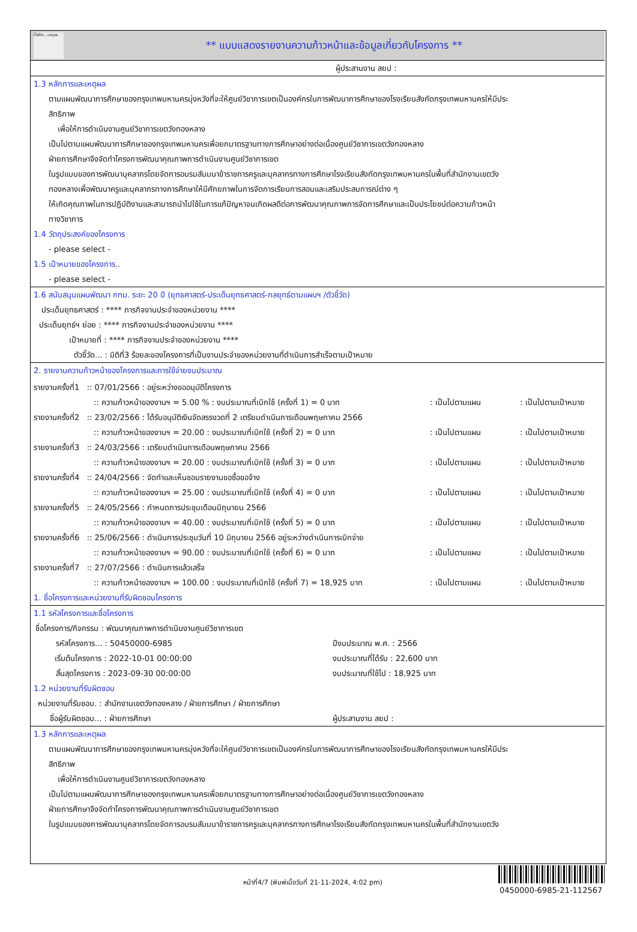ทั้งชีวิต...เราดูแล
** แบบแสดงรายงานความก้าวหน้าและข้อมูลเกี่ยวกับโครงการ **
ผู้ประสานงาน สยป :
1.3 หลักการและเหตุผล
ตามแผนพัฒนาการศึกษาของกรุงเทพมหานครมุ่งหวังที่จะให้ศูนย์วิชาการเขตเป็นองค์กรในการพัฒนาการศึกษาของโรงเรียนสังกัดกรุงเทพมหานครให้มีประ
สิทธิภาพ
เพื่อให้การดำเนินงานศูนย์วิชาการเขตวังทองหลาง
เป็นไปตามแผนพัฒนาการศึกษาของกรุงเทพมหานครเพื่อยกมาตรฐานทางการศึกษาอย่างต่อเนื่องศูนย์วิชาการเขตวังทองหลาง
ฝ่ายการศึกษาจึงจัดทำโครงการพัฒนาคุณภาพการดำเนินงานศูนย์วิชาการเขต
ในรูปแบบของการพัฒนาบุคลากรโดยจัดการอบรมสัมมนาข้าราชการครูและบุคลากรทางการศึกษาโรงเรียนสังกัดกรุงเทพมหานครในพื้นที่สำนักงานเขตวัง
ทองหลางเพื่อพัฒนาครูและบุคลากรทางการศึกษาให้มีศักยภาพในการจัดการเรียนการสอนและเสริมประสบการณ์ต่าง ๆ
ให้เกิดคุณภาพในการปฏิบัติงานและสามารถนำไปใช้ในการแก้ปัญหาจนเกิดผลดีต่อการพัฒนาคุณภาพการจัดการศึกษาและเป็นประโยชน์ต่อความก้าวหน้า
ทางวิชาการ
1.4 วัตถุประสงค์ของโครงการ
- please select -
1.5 เป้าหมายของโครงการ..
- please select -
1.6 สนับสนุนแผนพัฒนา กทม. ระยะ 20 ปี (ยุทธศาสตร์-ประเด็นยุทธศาสตร์-กลยุทธ์ตามแผนฯ /ตัวชี้วัด)
ประเด็นยุทธศาสตร์ : **** ภารกิจงานประจำของหน่วยงาน ****
ประเด็นยุทธ์ฯ ย่อย : **** ภารกิจงานประจำของหน่วยงาน ****
เป้าหมายที่ : **** ภารกิจงานประจำของหน่วยงาน ****
ตัวชี้วัด... : มิติที่3 ร้อยละของโครงการที่เป็นงานประจำของหน่วยงานที่ดำเนินการสำเร็จตามเป้าหมาย
2. รายงานความก้าวหน้าของโครงการและการใช้จ่ายงบประมาณ
รายงานครั้งที่1 :: 07/01/2566 : อยู่ระหว่างขออนุมัติโครงการ
:: ความก้าวหน้าของงานฯ = 5.00 % : งบประมาณที่เบิกใช้ (ครั้งที่ 1) = 0 บาท: เป็นไปตามแผน: เป็นไปตามเป้าหมาย
รายงานครั้งที่2 :: 23/02/2566 : ได้รับอนุมัติเงินจัดสรรงวดที่ 2 เตรียมดำเนินการเดือนพฤษภาคม 2566
:: ความก้าวหน้าของงานฯ = 20.00 : งบประมาณที่เบิกใช้ (ครั้งที่ 2) = 0 บาท: เป็นไปตามแผน: เป็นไปตามเป้าหมาย
รายงานครั้งที่3 :: 24/03/2566 : เตรียมดำเนินการเดือนพฤษภาคม 2566
:: ความก้าวหน้าของงานฯ = 20.00 : งบประมาณที่เบิกใช้ (ครั้งที่ 3) = 0 บาท: เป็นไปตามแผน: เป็นไปตามเป้าหมาย
รายงานครั้งที่4 :: 24/04/2566 : จัดทำและเห็นชอบรายงานขอซื้อขอจ้าง
:: ความก้าวหน้าของงานฯ = 25.00 : งบประมาณที่เบิกใช้ (ครั้งที่ 4) = 0 บาท: เป็นไปตามแผน: เป็นไปตามเป้าหมาย
รายงานครั้งที่5 :: 24/05/2566 : กำหนดการประชุมเดือนมิถุนายน 2566
:: ความก้าวหน้าของงานฯ = 40.00 : งบประมาณที่เบิกใช้ (ครั้งที่ 5) = 0 บาท: เป็นไปตามแผน: เป็นไปตามเป้าหมาย
รายงานครั้งที่6 :: 25/06/2566 : ดำเนินการประชุมวันที่ 10 มิถุนายน 2566 อยู่ระหว่างดำเนินการเบิกจ่าย
:: ความก้าวหน้าของงานฯ = 90.00 : งบประมาณที่เบิกใช้ (ครั้งที่ 6) = 0 บาท: เป็นไปตามแผน: เป็นไปตามเป้าหมาย
รายงานครั้งที่7 :: 27/07/2566 : ดำเนินการแล้วเสร็จ
:: ความก้าวหน้าของงานฯ = 100.00 : งบประมาณที่เบิกใช้ (ครั้งที่ 7) = 18,925 บาท: เป็นไปตามแผน: เป็นไปตามเป้าหมาย
1. ชื่อโครงการและหน่วยงานที่รับผิดชอบโครงการ
1.1 รหัสโครงการและชื่อโครงการ
ชื่อโครงการ/กิจกรรม : พัฒนาคุณภาพการดำเนินงานศูนย์วิชาการเขต
รหัสโครงการ... : 50450000-6985 ปีงบประมาณ พ.ศ. : 2566
เริ่มต้นโครงการ : 2022-10-01 00:00:00 งบประมาณที่ได้รับ : 22,600 บาท
สิ้นสุดโครงการ : 2023-09-30 00:00:00 งบประมาณที่ใช้ไป : 18,925 บาท
1.2 หน่วยงานที่รับผิดชอบ
หน่วยงานที่รับชอบ. : สำนักงานเขตวังทองหลาง / ฝ่ายการศึกษา / ฝ่ายการศึกษา
ชื่อผู้รับผิดชอบ... : ฝ่ายการศึกษา ผู้ประสานงาน สยป :
1.3 หลักการและเหตุผล
ตามแผนพัฒนาการศึกษาของกรุงเทพมหานครมุ่งหวังที่จะให้ศูนย์วิชาการเขตเป็นองค์กรในการพัฒนาการศึกษาของโรงเรียนสังกัดกรุงเทพมหานครให้มีประ
สิทธิภาพ
เพื่อให้การดำเนินงานศูนย์วิชาการเขตวังทองหลาง
เป็นไปตามแผนพัฒนาการศึกษาของกรุงเทพมหานครเพื่อยกมาตรฐานทางการศึกษาอย่างต่อเนื่องศูนย์วิชาการเขตวังทองหลาง
ฝ่ายการศึกษาจึงจัดทำโครงการพัฒนาคุณภาพการดำเนินงานศูนย์วิชาการเขต
ในรูปแบบของการพัฒนาบุคลากรโดยจัดการอบรมสัมมนาข้าราชการครูและบุคลากรทางการศึกษาโรงเรียนสังกัดกรุงเทพมหานครในพื้นที่สำนักงานเขตวัง
หน้าที่4/7 (พิมพ์เมื่อวันที่ 21-11-2024, 4:02 pm)
0450000-6985-21-112567